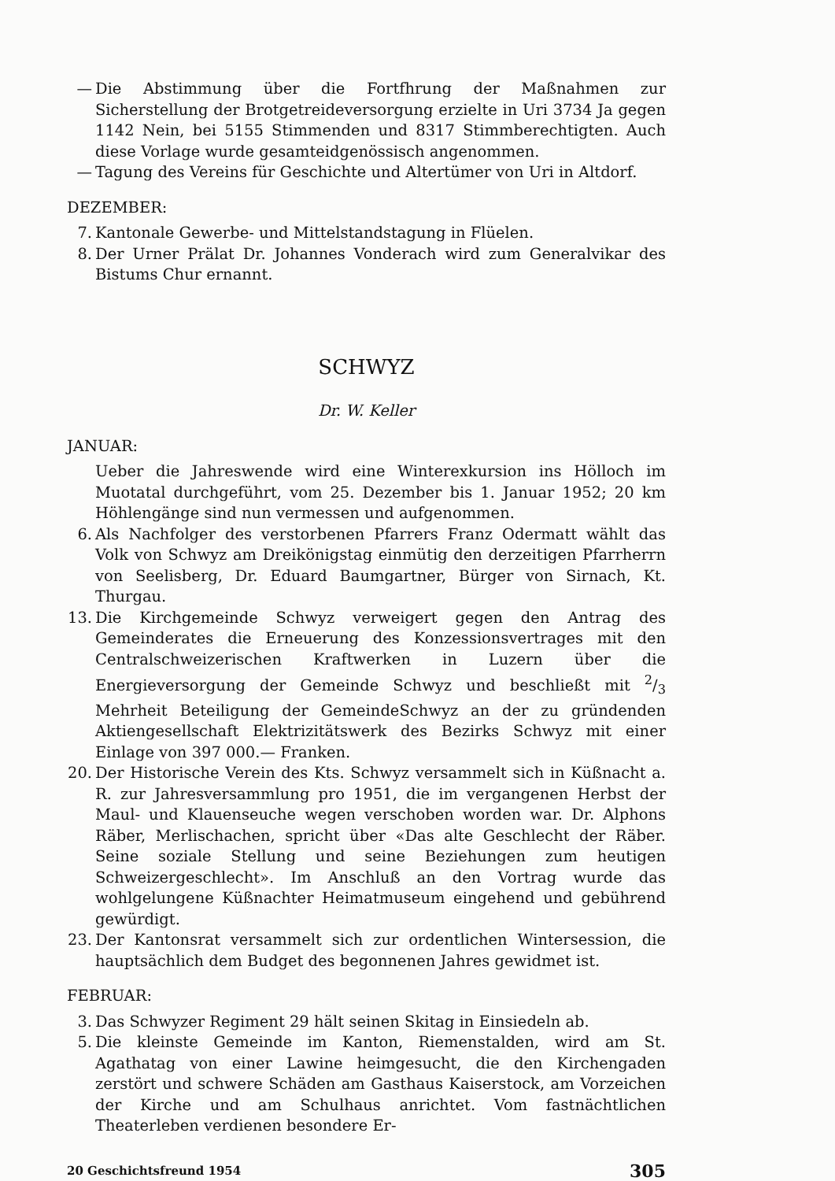— Die Abstimmung über die Fortfhrung der Maßnahmen zur Sicherstellung der Brotgetreideversorgung erzielte in Uri 3734 Ja gegen 1142 Nein, bei 5155 Stimmenden und 8317 Stimmberechtigten. Auch diese Vorlage wurde gesamteidgenössisch angenommen.
— Tagung des Vereins für Geschichte und Altertümer von Uri in Altdorf.
DEZEMBER:
7. Kantonale Gewerbe- und Mittelstandstagung in Flüelen.
8. Der Urner Prälat Dr. Johannes Vonderach wird zum Generalvikar des Bistums Chur ernannt.
SCHWYZ
Dr. W. Keller
JANUAR:
Ueber die Jahreswende wird eine Winterexkursion ins Hölloch im Muotatal durchgeführt, vom 25. Dezember bis 1. Januar 1952; 20 km Höhlengänge sind nun vermessen und aufgenommen.
6. Als Nachfolger des verstorbenen Pfarrers Franz Odermatt wählt das Volk von Schwyz am Dreikönigstag einmütig den derzeitigen Pfarrherrn von Seelisberg, Dr. Eduard Baumgartner, Bürger von Sirnach, Kt. Thurgau.
13. Die Kirchgemeinde Schwyz verweigert gegen den Antrag des Gemeinderates die Erneuerung des Konzessionsvertrages mit den Centralschweizerischen Kraftwerken in Luzern über die Energieversorgung der Gemeinde Schwyz und beschließt mit 2/3 Mehrheit Beteiligung der GemeindeSchwyz an der zu gründenden Aktiengesellschaft Elektrizitätswerk des Bezirks Schwyz mit einer Einlage von 397 000.— Franken.
20. Der Historische Verein des Kts. Schwyz versammelt sich in Küßnacht a. R. zur Jahresversammlung pro 1951, die im vergangenen Herbst der Maul- und Klauenseuche wegen verschoben worden war. Dr. Alphons Räber, Merlischachen, spricht über «Das alte Geschlecht der Räber. Seine soziale Stellung und seine Beziehungen zum heutigen Schweizergeschlecht». Im Anschluß an den Vortrag wurde das wohlgelungene Küßnachter Heimatmuseum eingehend und gebührend gewürdigt.
23. Der Kantonsrat versammelt sich zur ordentlichen Wintersession, die hauptsächlich dem Budget des begonnenen Jahres gewidmet ist.
FEBRUAR:
3. Das Schwyzer Regiment 29 hält seinen Skitag in Einsiedeln ab.
5. Die kleinste Gemeinde im Kanton, Riemenstalden, wird am St. Agathatag von einer Lawine heimgesucht, die den Kirchengaden zerstört und schwere Schäden am Gasthaus Kaiserstock, am Vorzeichen der Kirche und am Schulhaus anrichtet. Vom fastnächtlichen Theaterleben verdienen besondere Er-
20 Geschichtsfreund 1954 305